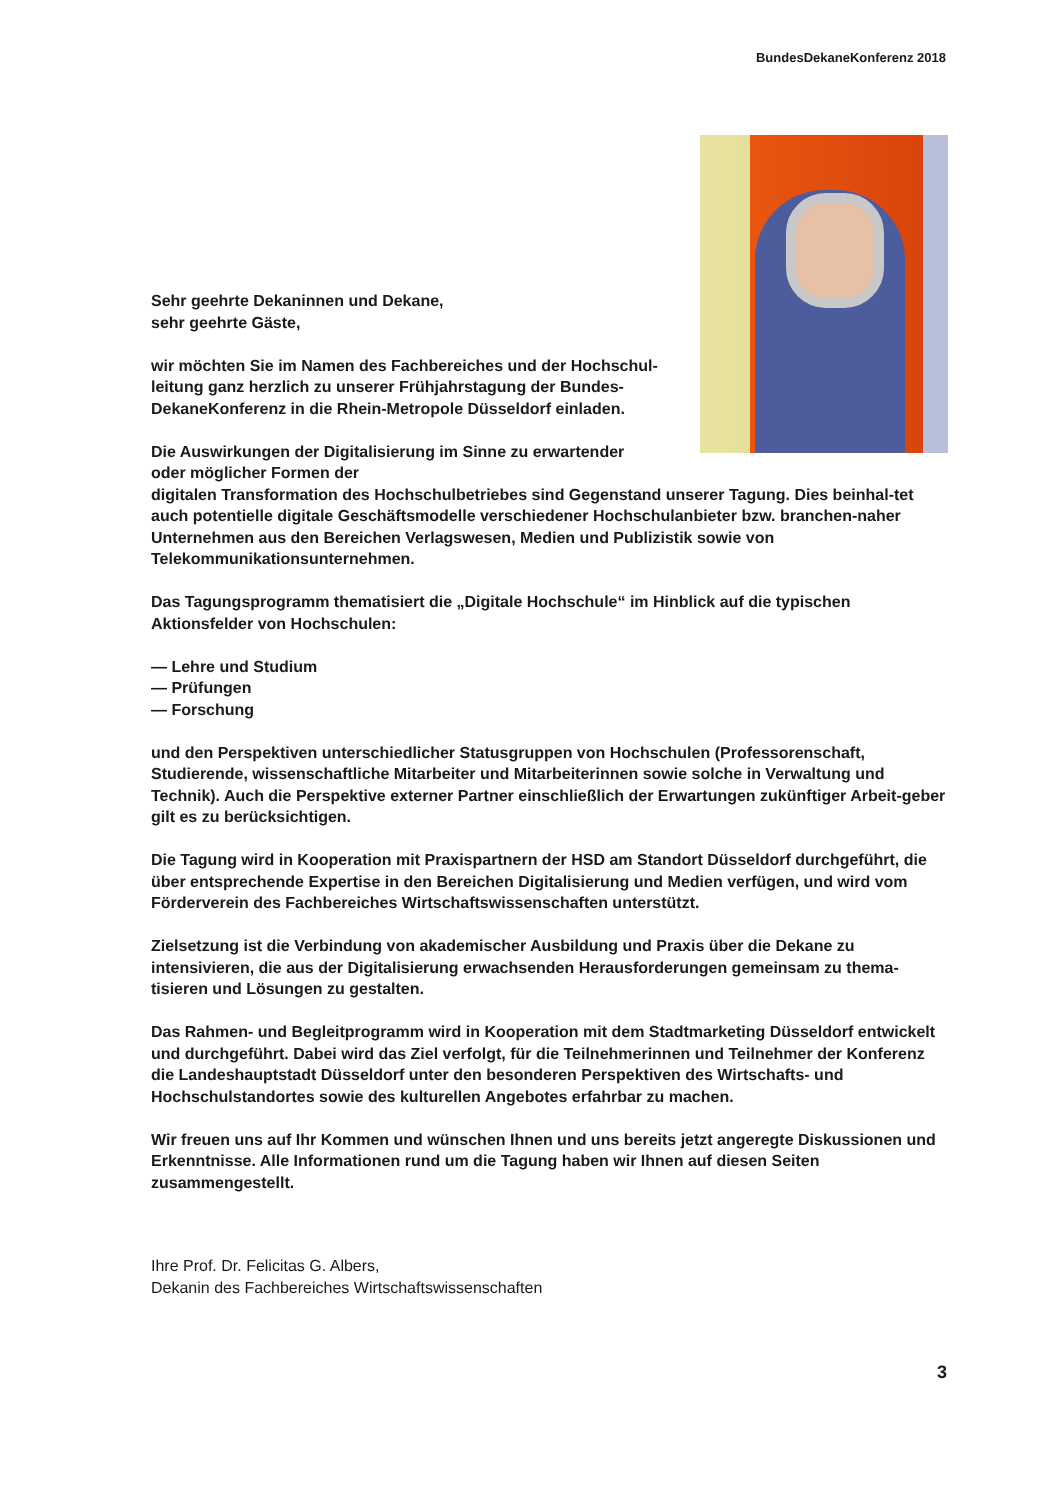BundesDekaneKonferenz 2018
Sehr geehrte Dekaninnen und Dekane,
sehr geehrte Gäste,
wir möchten Sie im Namen des Fachbereiches und der Hochschul-
leitung ganz herzlich zu unserer Frühjahrstagung der Bundes-
DekaneKonferenz in die Rhein-Metropole Düsseldorf einladen.
Die Auswirkungen der Digitalisierung im Sinne zu erwartender
oder möglicher Formen der
digitalen Transformation des Hochschulbetriebes sind Gegenstand unserer Tagung. Dies beinhal-tet auch potentielle digitale Geschäftsmodelle verschiedener Hochschulanbieter bzw. branchen-naher Unternehmen aus den Bereichen Verlagswesen, Medien und Publizistik sowie von Telekommunikationsunternehmen.
Das Tagungsprogramm thematisiert die „Digitale Hochschule“ im Hinblick auf die typischen Aktionsfelder von Hochschulen:
— Lehre und Studium
— Prüfungen
— Forschung
und den Perspektiven unterschiedlicher Statusgruppen von Hochschulen (Professorenschaft, Studierende, wissenschaftliche Mitarbeiter und Mitarbeiterinnen sowie solche in Verwaltung und Technik). Auch die Perspektive externer Partner einschließlich der Erwartungen zukünftiger Arbeit-geber gilt es zu berücksichtigen.
Die Tagung wird in Kooperation mit Praxispartnern der HSD am Standort Düsseldorf durchgeführt, die über entsprechende Expertise in den Bereichen Digitalisierung und Medien verfügen, und wird vom Förderverein des Fachbereiches Wirtschaftswissenschaften unterstützt.
Zielsetzung ist die Verbindung von akademischer Ausbildung und Praxis über die Dekane zu intensivieren, die aus der Digitalisierung erwachsenden Herausforderungen gemeinsam zu thema-tisieren und Lösungen zu gestalten.
Das Rahmen- und Begleitprogramm wird in Kooperation mit dem Stadtmarketing Düsseldorf entwickelt und durchgeführt. Dabei wird das Ziel verfolgt, für die Teilnehmerinnen und Teilnehmer der Konferenz die Landeshauptstadt Düsseldorf unter den besonderen Perspektiven des Wirtschafts- und Hochschulstandortes sowie des kulturellen Angebotes erfahrbar zu machen.
Wir freuen uns auf Ihr Kommen und wünschen Ihnen und uns bereits jetzt angeregte Diskussionen und Erkenntnisse. Alle Informationen rund um die Tagung haben wir Ihnen auf diesen Seiten zusammengestellt.
Ihre Prof. Dr. Felicitas G. Albers,
Dekanin des Fachbereiches Wirtschaftswissenschaften
3